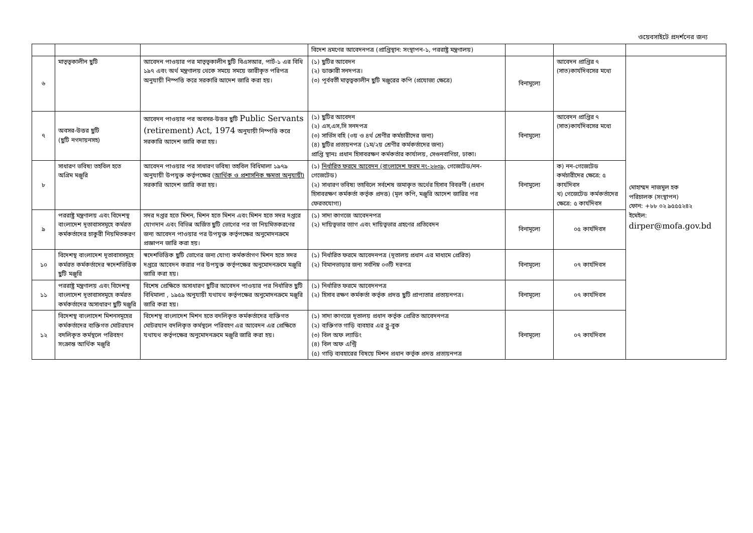ওয়েবসাইটে প্রদর্শনের জন্য
| | | | বিদেশ ভ্রমণের আবেদনপত্র (প্রাপ্তিস্থান: সংস্থাপন-১, পররাষ্ট্র মন্ত্রণালয়) | | | |
| ৬ | মাতৃত্বকালীন ছুটি | আবেদন পাওয়ার পর মাতৃত্বকালীন ছুটি বিএসআর, পার্ট-১ এর বিধি ১৯৭ এবং অর্থ মন্ত্রণালয় থেকে সময়ে সময়ে জারীকৃত পরিপত্র অনুযায়ী নিস্পত্তি করে সরকারি আদেশ জারি করা হয়। | (১) ছুটির আবেদন (২) ডাক্তারী সনদপত্র। (৩) পূর্ববর্তী মাতৃত্বকালীন ছুটি মঞ্জুরের কপি (প্রযোজ্য ক্ষেত্রে) | বিনামুল্যে | আবেদন প্রাপ্তির ৭ (সাত)কার্যদিবসের মধ্যে | মোহাম্মদ নাজমুল হক পরিচালক (সংস্থাপন) ফোন: +৮৮ ০২ ৯৫৫৫২৪২ ইমেইল: dirper@mofa.gov.bd |
| ৭ | অবসর-উত্তর ছুটি (ছুটি নগদায়নসহ) | আবেদন পাওয়ার পর অবসর-উত্তর ছুটি Public Servants (retirement) Act, 1974 অনুযায়ী নিস্পত্তি করে সরকারি আদেশ জারি করা হয়। | (১) ছুটির আবেদন (২) এস,এস,সি সনদপত্র (৩) সার্ভিস বহি (৩য় ও ৪র্থ শ্রেণীর কর্মচারীদের জন্য) (৪) ছুটির প্রত্যয়নপত্র (১ম/২য় শ্রেণীর কর্মকর্তাদের জন্য) প্রাপ্তি স্থানঃ প্রধান হিসাবরক্ষণ কর্মকর্তার কার্যালয়, সেগুনবাগিচা, ঢাকা। | বিনামুল্যে | আবেদন প্রাপ্তির ৭ (সাত)কার্যদিবসের মধ্যে | |
| ৮ | সাধারণ ভবিষ্য তহবিল হতে অগ্রিম মঞ্জুরি | আবেদন পাওয়ার পর সাধারণ ভবিষ্য তহবিল বিধিমালা ১৯৭৯ অনুযায়ী উপযুক্ত কর্তৃপক্ষের ( আর্থিক ও প্রশাসনিক ক্ষমতা অনুযায়ী) সরকারি আদেশ জারি করা হয়। | (১) নির্ধারিত ফরমে আবেদন (বাংলাদেশ ফরম নং-২৬৩৯, গেজেটেড/নন-গেজেটেড) (২) সাধারণ ভবিষ্য তহবিলে সর্বশেষ জমাকৃত অর্থের হিসাব বিবরণী (প্রধান হিসাবরক্ষণ কর্মকর্তা কর্তৃক প্রদত্ত) (মূল কপি, মঞ্জুরি আদেশ জারির পর ফেরতযোগ্য) | বিনামুল্যে | ক) নন-গেজেটেড কর্মচারীদের ক্ষেত্রে: ৫ কার্যদিবস খ) গেজেটেড কর্মকর্তাদের ক্ষেত্রে: ৫ কার্যদিবস | |
| ৯ | পররাষ্ট্র মন্ত্রণালয় এবং বিদেশস্থ বাংলাদেশ দূতাবাসসমূহে কর্মরত কর্মকর্তাদের চাকুরী নিয়মিতকরণ | সদর দপ্তর হতে মিশন, মিশন হতে মিশন এবং মিশন হতে সদর দপ্তরে যোগদান এবং বিভিন্ন অর্জিত ছুটি ভোগের পর তা নিয়মিতকরণের জন্য আবেদন পাওয়ার পর উপযুক্ত কর্তৃপক্ষের অনুমোদনক্রমে প্রজ্ঞাপন জারি করা হয়। | (১) সাদা কাগজে আবেদনপত্র (২) দায়িত্বভার ত্যাগ এবং দায়িত্বভার গ্রহণের প্রতিবেদন | বিনামূল্যে | ০৫ কার্যদিবস | |
| ১০ | বিদেশস্থ বাংলাদেশ দূতাবাসসমূহে কর্মরত কর্মকর্তাদের স্বদেশভিত্তিক ছুটি মঞ্জুরি | স্বদেশভিত্তিক ছুটি ভোগের জন্য যোগ্য কর্মকর্তাগণ মিশন হতে সদর দপ্তরে আবেদন করার পর উপযুক্ত কর্তৃপক্ষের অনুমোদনক্রমে মঞ্জুরি জারি করা হয়। | (১) নির্ধারিত ফরমে আবেদনপত্র (দূতালয় প্রধান এর মাধ্যমে প্রেরিত) (২) বিমানভাড়ার জন্য সর্বনিম্ন ০৩টি দরপত্র | বিনামূল্যে | ০৭ কার্যদিবস | |
| ১১ | পররাষ্ট্র মন্ত্রণালয় এবং বিদেশস্থ বাংলাদেশ দূতাবাসসমূহে কর্মরত কর্মকর্তাদের অসাধারণ ছুটি মঞ্জুরি | বিশেষ প্রেক্ষিতে অসাধারণ ছুটির আবেদন পাওয়ার পর নির্ধারিত ছুটি বিধিমালা , ১৯৫৯ অনুযায়ী যথাযথ কর্তৃপক্ষের অনুমোদনক্রমে মঞ্জুরি জারি করা হয়। | (১) নির্ধারিত ফরমে আবেদনপত্র (২) হিসাব রক্ষণ কর্মকর্তা কর্তৃক প্রদত্ত ছুটি প্রাপ্যতার প্রত্যয়নপত্র। | বিনামূল্যে | ০৭ কার্যদিবস | |
| ১২ | বিদেশস্থ বাংলাদেশ মিশনসমূহের কর্মকর্তাদের ব্যক্তিগত মোটরযান বদলিকৃত কর্মস্থলে পরিবহণ সংক্রান্ত আর্থিক মঞ্জুরি | বিদেশস্থ বাংলাদেশ মিশন হতে বদলিকৃত কর্মকর্তাদের ব্যক্তিগত মোটরযান বদলিকৃত কর্মস্থলে পরিবহণ এর আবেদন এর প্রেক্ষিতে যথাযথ কর্তৃপক্ষের অনুমোদনক্রমে মঞ্জুরি জারি করা হয়। | (১) সাদা কাগজে দূতালয় প্রধান কর্তৃক প্রেরিত আবেদনপত্র (২) ব্যক্তিগত গাড়ি ব্যবহার এর ব্লু-বুক (৩) বিল অফ ল্যাডিং (৪) বিল অফ এন্ট্রি (৫) গাড়ি ব্যবহারের বিষয়ে মিশন প্রধান কর্তৃক প্রদত্ত প্রত্যয়নপত্র | বিনামূল্যে | ০৭ কার্যদিবস | |